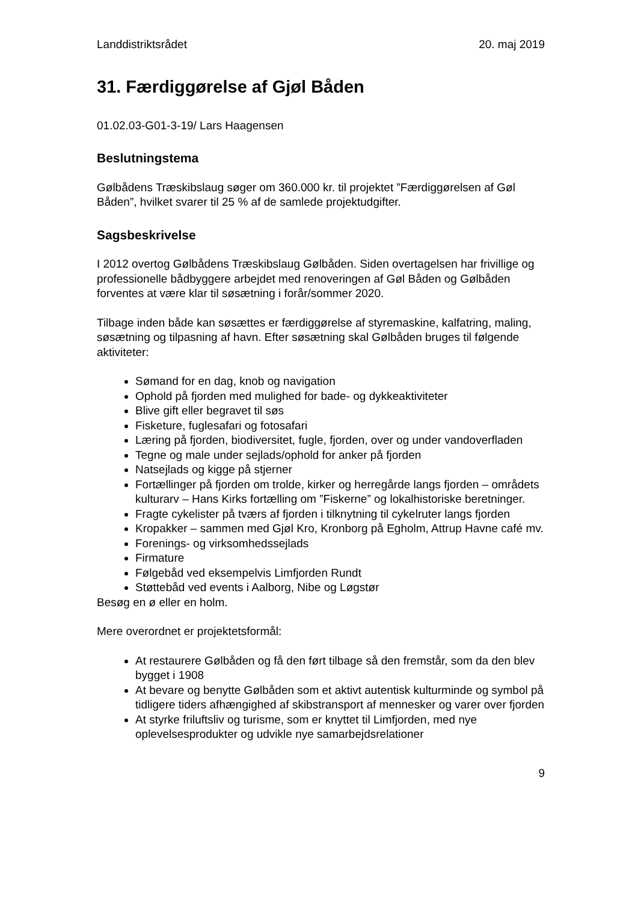Landdistriktsrådet 20. maj 2019
31. Færdiggørelse af Gjøl Båden
01.02.03-G01-3-19/ Lars Haagensen
Beslutningstema
Gølbådens Træskibslaug søger om 360.000 kr. til projektet ”Færdiggørelsen af Gøl Båden”, hvilket svarer til 25 % af de samlede projektudgifter.
Sagsbeskrivelse
I 2012 overtog Gølbådens Træskibslaug Gølbåden. Siden overtagelsen har frivillige og professionelle bådbyggere arbejdet med renoveringen af Gøl Båden og Gølbåden forventes at være klar til søsætning i forår/sommer 2020.
Tilbage inden både kan søsættes er færdiggørelse af styremaskine, kalfatring, maling, søsætning og tilpasning af havn. Efter søsætning skal Gølbåden bruges til følgende aktiviteter:
Sømand for en dag, knob og navigation
Ophold på fjorden med mulighed for bade- og dykkeaktiviteter
Blive gift eller begravet til søs
Fisketure, fuglesafari og fotosafari
Læring på fjorden, biodiversitet, fugle, fjorden, over og under vandoverfladen
Tegne og male under sejlads/ophold for anker på fjorden
Natsejlads og kigge på stjerner
Fortællinger på fjorden om trolde, kirker og herregårde langs fjorden – områdets kulturarv – Hans Kirks fortælling om ”Fiskerne” og lokalhistoriske beretninger.
Fragte cykelister på tværs af fjorden i tilknytning til cykelruter langs fjorden
Kropakker – sammen med Gjøl Kro, Kronborg på Egholm, Attrup Havne café mv.
Forenings- og virksomhedssejlads
Firmature
Følgebåd ved eksempelvis Limfjorden Rundt
Støttebåd ved events i Aalborg, Nibe og Løgstør
Besøg en ø eller en holm.
Mere overordnet er projektetsformål:
At restaurere Gølbåden og få den ført tilbage så den fremstår, som da den blev bygget i 1908
At bevare og benytte Gølbåden som et aktivt autentisk kulturminde og symbol på tidligere tiders afhængighed af skibstransport af mennesker og varer over fjorden
At styrke friluftsliv og turisme, som er knyttet til Limfjorden, med nye oplevelsesprodukter og udvikle nye samarbejdsrelationer
9